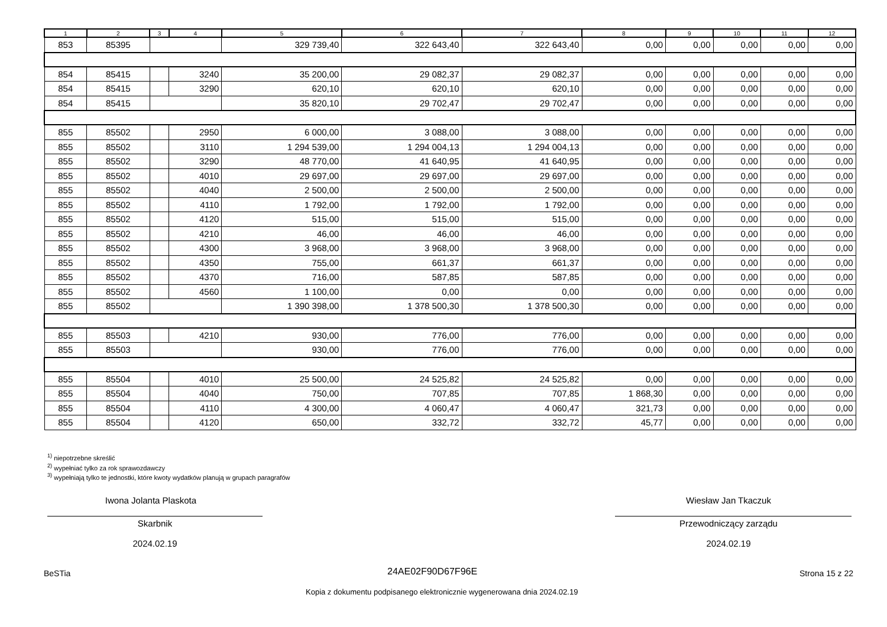| 1 | 2 | 3 | 4 | 5 | 6 | 7 | 8 | 9 | 10 | 11 | 12 |
| --- | --- | --- | --- | --- | --- | --- | --- | --- | --- | --- | --- |
| 853 | 85395 | | | 329 739,40 | 322 643,40 | 322 643,40 | 0,00 | 0,00 | 0,00 | 0,00 | 0,00 |
| 854 | 85415 | | 3240 | 35 200,00 | 29 082,37 | 29 082,37 | 0,00 | 0,00 | 0,00 | 0,00 | 0,00 |
| 854 | 85415 | | 3290 | 620,10 | 620,10 | 620,10 | 0,00 | 0,00 | 0,00 | 0,00 | 0,00 |
| 854 | 85415 | | | 35 820,10 | 29 702,47 | 29 702,47 | 0,00 | 0,00 | 0,00 | 0,00 | 0,00 |
| 855 | 85502 | | 2950 | 6 000,00 | 3 088,00 | 3 088,00 | 0,00 | 0,00 | 0,00 | 0,00 | 0,00 |
| 855 | 85502 | | 3110 | 1 294 539,00 | 1 294 004,13 | 1 294 004,13 | 0,00 | 0,00 | 0,00 | 0,00 | 0,00 |
| 855 | 85502 | | 3290 | 48 770,00 | 41 640,95 | 41 640,95 | 0,00 | 0,00 | 0,00 | 0,00 | 0,00 |
| 855 | 85502 | | 4010 | 29 697,00 | 29 697,00 | 29 697,00 | 0,00 | 0,00 | 0,00 | 0,00 | 0,00 |
| 855 | 85502 | | 4040 | 2 500,00 | 2 500,00 | 2 500,00 | 0,00 | 0,00 | 0,00 | 0,00 | 0,00 |
| 855 | 85502 | | 4110 | 1 792,00 | 1 792,00 | 1 792,00 | 0,00 | 0,00 | 0,00 | 0,00 | 0,00 |
| 855 | 85502 | | 4120 | 515,00 | 515,00 | 515,00 | 0,00 | 0,00 | 0,00 | 0,00 | 0,00 |
| 855 | 85502 | | 4210 | 46,00 | 46,00 | 46,00 | 0,00 | 0,00 | 0,00 | 0,00 | 0,00 |
| 855 | 85502 | | 4300 | 3 968,00 | 3 968,00 | 3 968,00 | 0,00 | 0,00 | 0,00 | 0,00 | 0,00 |
| 855 | 85502 | | 4350 | 755,00 | 661,37 | 661,37 | 0,00 | 0,00 | 0,00 | 0,00 | 0,00 |
| 855 | 85502 | | 4370 | 716,00 | 587,85 | 587,85 | 0,00 | 0,00 | 0,00 | 0,00 | 0,00 |
| 855 | 85502 | | 4560 | 1 100,00 | 0,00 | 0,00 | 0,00 | 0,00 | 0,00 | 0,00 | 0,00 |
| 855 | 85502 | | | 1 390 398,00 | 1 378 500,30 | 1 378 500,30 | 0,00 | 0,00 | 0,00 | 0,00 | 0,00 |
| 855 | 85503 | | 4210 | 930,00 | 776,00 | 776,00 | 0,00 | 0,00 | 0,00 | 0,00 | 0,00 |
| 855 | 85503 | | | 930,00 | 776,00 | 776,00 | 0,00 | 0,00 | 0,00 | 0,00 | 0,00 |
| 855 | 85504 | | 4010 | 25 500,00 | 24 525,82 | 24 525,82 | 0,00 | 0,00 | 0,00 | 0,00 | 0,00 |
| 855 | 85504 | | 4040 | 750,00 | 707,85 | 707,85 | 1 868,30 | 0,00 | 0,00 | 0,00 | 0,00 |
| 855 | 85504 | | 4110 | 4 300,00 | 4 060,47 | 4 060,47 | 321,73 | 0,00 | 0,00 | 0,00 | 0,00 |
| 855 | 85504 | | 4120 | 650,00 | 332,72 | 332,72 | 45,77 | 0,00 | 0,00 | 0,00 | 0,00 |
<sup>1)</sup> niepotrzebne skreślić
<sup>2)</sup> wypełniać tylko za rok sprawozdawczy
<sup>3)</sup> wypełniają tylko te jednostki, które kwoty wydatków planują w grupach paragrafów
Iwona Jolanta Plaskota Wiesław Jan Tkaczuk
Skarbnik
2024.02.19
Przewodniczący zarządu
2024.02.19
BeSTia 24AE02F90D67F96E Strona 15 z 22
Kopia z dokumentu podpisanego elektronicznie wygenerowana dnia 2024.02.19